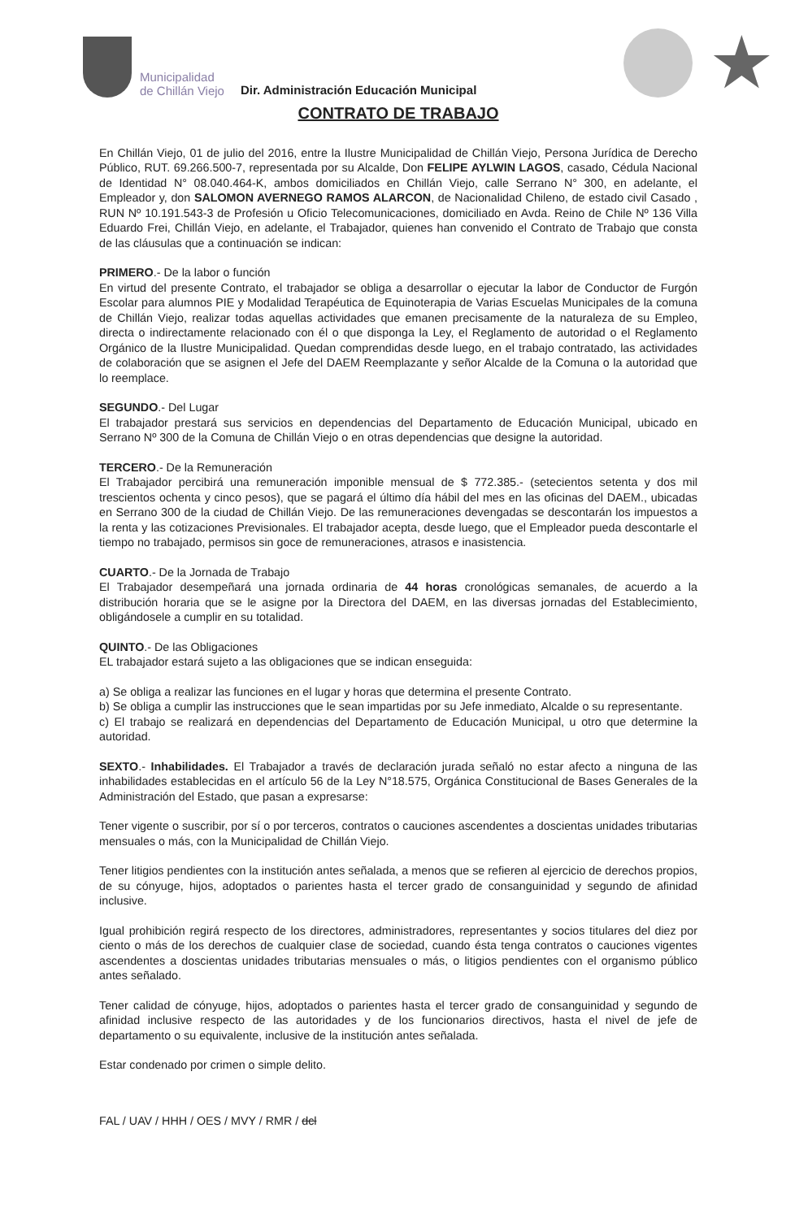Municipalidad
de Chillán Viejo
Dir. Administración Educación Municipal
★
CONTRATO DE TRABAJO
En Chillán Viejo, 01 de julio del 2016, entre la Ilustre Municipalidad de Chillán Viejo, Persona Jurídica de Derecho Público, RUT. 69.266.500-7, representada por su Alcalde, Don FELIPE AYLWIN LAGOS, casado, Cédula Nacional de Identidad N° 08.040.464-K, ambos domiciliados en Chillán Viejo, calle Serrano N° 300, en adelante, el Empleador y, don SALOMON AVERNEGO RAMOS ALARCON, de Nacionalidad Chileno, de estado civil Casado , RUN Nº 10.191.543-3 de Profesión u Oficio Telecomunicaciones, domiciliado en Avda. Reino de Chile Nº 136 Villa Eduardo Frei, Chillán Viejo, en adelante, el Trabajador, quienes han convenido el Contrato de Trabajo que consta de las cláusulas que a continuación se indican:
PRIMERO.- De la labor o función
En virtud del presente Contrato, el trabajador se obliga a desarrollar o ejecutar la labor de Conductor de Furgón Escolar para alumnos PIE y Modalidad Terapéutica de Equinoterapia de Varias Escuelas Municipales de la comuna de Chillán Viejo, realizar todas aquellas actividades que emanen precisamente de la naturaleza de su Empleo, directa o indirectamente relacionado con él o que disponga la Ley, el Reglamento de autoridad o el Reglamento Orgánico de la Ilustre Municipalidad. Quedan comprendidas desde luego, en el trabajo contratado, las actividades de colaboración que se asignen el Jefe del DAEM Reemplazante y señor Alcalde de la Comuna o la autoridad que lo reemplace.
SEGUNDO.- Del Lugar
El trabajador prestará sus servicios en dependencias del Departamento de Educación Municipal, ubicado en Serrano Nº 300 de la Comuna de Chillán Viejo o en otras dependencias que designe la autoridad.
TERCERO.- De la Remuneración
El Trabajador percibirá una remuneración imponible mensual de $ 772.385.- (setecientos setenta y dos mil trescientos ochenta y cinco pesos), que se pagará el último día hábil del mes en las oficinas del DAEM., ubicadas en Serrano 300 de la ciudad de Chillán Viejo. De las remuneraciones devengadas se descontarán los impuestos a la renta y las cotizaciones Previsionales. El trabajador acepta, desde luego, que el Empleador pueda descontarle el tiempo no trabajado, permisos sin goce de remuneraciones, atrasos e inasistencia.
CUARTO.- De la Jornada de Trabajo
El Trabajador desempeñará una jornada ordinaria de 44 horas cronológicas semanales, de acuerdo a la distribución horaria que se le asigne por la Directora del DAEM, en las diversas jornadas del Establecimiento, obligándosele a cumplir en su totalidad.
QUINTO.- De las Obligaciones
EL trabajador estará sujeto a las obligaciones que se indican enseguida:
a) Se obliga a realizar las funciones en el lugar y horas que determina el presente Contrato.
b) Se obliga a cumplir las instrucciones que le sean impartidas por su Jefe inmediato, Alcalde o su representante.
c) El trabajo se realizará en dependencias del Departamento de Educación Municipal, u otro que determine la autoridad.
SEXTO.- Inhabilidades. El Trabajador a través de declaración jurada señaló no estar afecto a ninguna de las inhabilidades establecidas en el artículo 56 de la Ley N°18.575, Orgánica Constitucional de Bases Generales de la Administración del Estado, que pasan a expresarse:
Tener vigente o suscribir, por sí o por terceros, contratos o cauciones ascendentes a doscientas unidades tributarias mensuales o más, con la Municipalidad de Chillán Viejo.
Tener litigios pendientes con la institución antes señalada, a menos que se refieren al ejercicio de derechos propios, de su cónyuge, hijos, adoptados o parientes hasta el tercer grado de consanguinidad y segundo de afinidad inclusive.
Igual prohibición regirá respecto de los directores, administradores, representantes y socios titulares del diez por ciento o más de los derechos de cualquier clase de sociedad, cuando ésta tenga contratos o cauciones vigentes ascendentes a doscientas unidades tributarias mensuales o más, o litigios pendientes con el organismo público antes señalado.
Tener calidad de cónyuge, hijos, adoptados o parientes hasta el tercer grado de consanguinidad y segundo de afinidad inclusive respecto de las autoridades y de los funcionarios directivos, hasta el nivel de jefe de departamento o su equivalente, inclusive de la institución antes señalada.
Estar condenado por crimen o simple delito.
FAL / UAV / HHH / OES / MVY / RMR / dcl